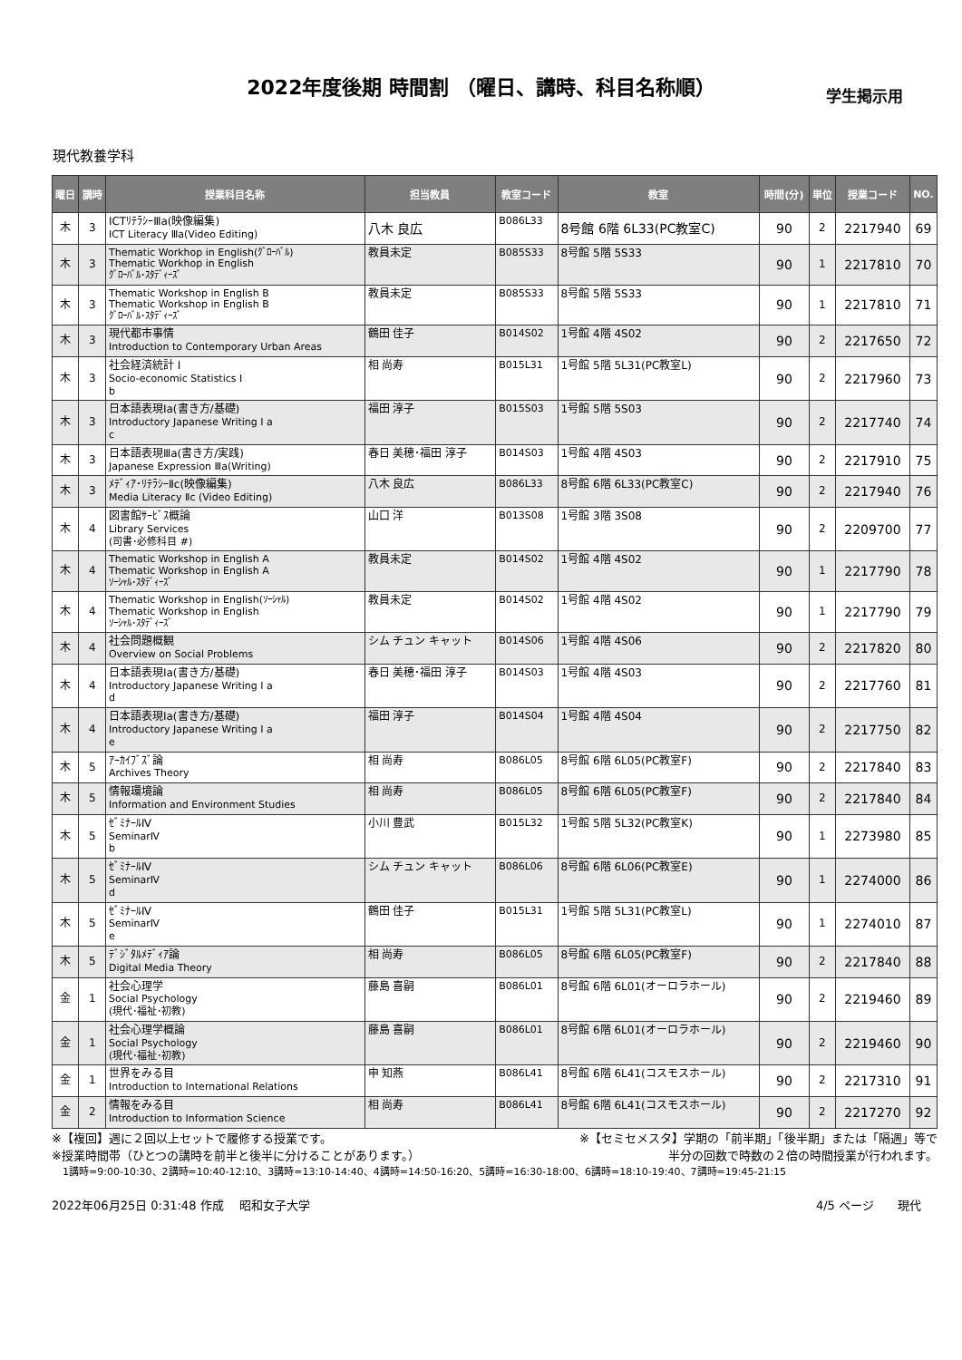2022年度後期 時間割 （曜日、講時、科目名称順） 学生掲示用
現代教養学科
| 曜日 | 講時 | 授業科目名称 | 担当教員 | 教室コード | 教室 | 時間(分) | 単位 | 授業コード | NO. |
| --- | --- | --- | --- | --- | --- | --- | --- | --- | --- |
| 木 | 3 | ICTﾘﾃﾗｼｰⅢa(映像編集) ICT Literacy Ⅲa(Video Editing) | 八木 良広 | B086L33 | 8号館 6階 6L33(PC教室C) | 90 | 2 | 2217940 | 69 |
| 木 | 3 | Thematic Workhop in English(ｸﾞﾛｰﾊﾞﾙ) Thematic Workhop in English ｸﾞﾛｰﾊﾞﾙ･ｽﾀﾃﾞｨｰｽﾞ | 教員未定 | B085S33 | 8号館 5階 5S33 | 90 | 1 | 2217810 | 70 |
| 木 | 3 | Thematic Workshop in English B Thematic Workshop in English B ｸﾞﾛｰﾊﾞﾙ･ｽﾀﾃﾞｨｰｽﾞ | 教員未定 | B085S33 | 8号館 5階 5S33 | 90 | 1 | 2217810 | 71 |
| 木 | 3 | 現代都市事情 Introduction to Contemporary Urban Areas | 鶴田 佳子 | B014S02 | 1号館 4階 4S02 | 90 | 2 | 2217650 | 72 |
| 木 | 3 | 社会経済統計 I Socio-economic Statistics I b | 相 尚寿 | B015L31 | 1号館 5階 5L31(PC教室L) | 90 | 2 | 2217960 | 73 |
| 木 | 3 | 日本語表現Ⅰa(書き方/基礎) Introductory Japanese Writing I a c | 福田 淳子 | B015S03 | 1号館 5階 5S03 | 90 | 2 | 2217740 | 74 |
| 木 | 3 | 日本語表現Ⅲa(書き方/実践) Japanese Expression Ⅲa(Writing) | 春日 美穂･福田 淳子 | B014S03 | 1号館 4階 4S03 | 90 | 2 | 2217910 | 75 |
| 木 | 3 | ﾒﾃﾞｨｱ･ﾘﾃﾗｼｰⅡc(映像編集) Media Literacy Ⅱc (Video Editing) | 八木 良広 | B086L33 | 8号館 6階 6L33(PC教室C) | 90 | 2 | 2217940 | 76 |
| 木 | 4 | 図書館ｻｰﾋﾞｽ概論 Library Services (司書･必修科目 #) | 山口 洋 | B013S08 | 1号館 3階 3S08 | 90 | 2 | 2209700 | 77 |
| 木 | 4 | Thematic Workshop in English A Thematic Workshop in English A ｿｰｼｬﾙ･ｽﾀﾃﾞｨｰｽﾞ | 教員未定 | B014S02 | 1号館 4階 4S02 | 90 | 1 | 2217790 | 78 |
| 木 | 4 | Thematic Workshop in English(ｿｰｼｬﾙ) Thematic Workshop in English ｿｰｼｬﾙ･ｽﾀﾃﾞｨｰｽﾞ | 教員未定 | B014S02 | 1号館 4階 4S02 | 90 | 1 | 2217790 | 79 |
| 木 | 4 | 社会問題概観 Overview on Social Problems | シム チュン キャット | B014S06 | 1号館 4階 4S06 | 90 | 2 | 2217820 | 80 |
| 木 | 4 | 日本語表現Ⅰa(書き方/基礎) Introductory Japanese Writing I a d | 春日 美穂･福田 淳子 | B014S03 | 1号館 4階 4S03 | 90 | 2 | 2217760 | 81 |
| 木 | 4 | 日本語表現Ⅰa(書き方/基礎) Introductory Japanese Writing I a e | 福田 淳子 | B014S04 | 1号館 4階 4S04 | 90 | 2 | 2217750 | 82 |
| 木 | 5 | ｱｰｶｲﾌﾞｽﾞ論 Archives Theory | 相 尚寿 | B086L05 | 8号館 6階 6L05(PC教室F) | 90 | 2 | 2217840 | 83 |
| 木 | 5 | 情報環境論 Information and Environment Studies | 相 尚寿 | B086L05 | 8号館 6階 6L05(PC教室F) | 90 | 2 | 2217840 | 84 |
| 木 | 5 | ｾﾞﾐﾅｰﾙⅣ SeminarⅣ b | 小川 豊武 | B015L32 | 1号館 5階 5L32(PC教室K) | 90 | 1 | 2273980 | 85 |
| 木 | 5 | ｾﾞﾐﾅｰﾙⅣ SeminarⅣ d | シム チュン キャット | B086L06 | 8号館 6階 6L06(PC教室E) | 90 | 1 | 2274000 | 86 |
| 木 | 5 | ｾﾞﾐﾅｰﾙⅣ SeminarⅣ e | 鶴田 佳子 | B015L31 | 1号館 5階 5L31(PC教室L) | 90 | 1 | 2274010 | 87 |
| 木 | 5 | ﾃﾞｼﾞﾀﾙﾒﾃﾞｨｱ論 Digital Media Theory | 相 尚寿 | B086L05 | 8号館 6階 6L05(PC教室F) | 90 | 2 | 2217840 | 88 |
| 金 | 1 | 社会心理学 Social Psychology (現代･福祉･初教) | 藤島 喜嗣 | B086L01 | 8号館 6階 6L01(オーロラホール) | 90 | 2 | 2219460 | 89 |
| 金 | 1 | 社会心理学概論 Social Psychology (現代･福祉･初教) | 藤島 喜嗣 | B086L01 | 8号館 6階 6L01(オーロラホール) | 90 | 2 | 2219460 | 90 |
| 金 | 1 | 世界をみる目 Introduction to International Relations | 申 知燕 | B086L41 | 8号館 6階 6L41(コスモスホール) | 90 | 2 | 2217310 | 91 |
| 金 | 2 | 情報をみる目 Introduction to Information Science | 相 尚寿 | B086L41 | 8号館 6階 6L41(コスモスホール) | 90 | 2 | 2217270 | 92 |
※【複回】週に２回以上セットで履修する授業です。 ※【セミセメスタ】学期の「前半期」「後半期」または「隔週」等で
※授業時間帯（ひとつの講時を前半と後半に分けることがあります。） 半分の回数で時数の２倍の時間授業が行われます。
1講時=9:00-10:30、2講時=10:40-12:10、3講時=13:10-14:40、4講時=14:50-16:20、5講時=16:30-18:00、6講時=18:10-19:40、7講時=19:45-21:15
2022年06月25日 0:31:48 作成　 昭和女子大学 4/5 ページ　　現代